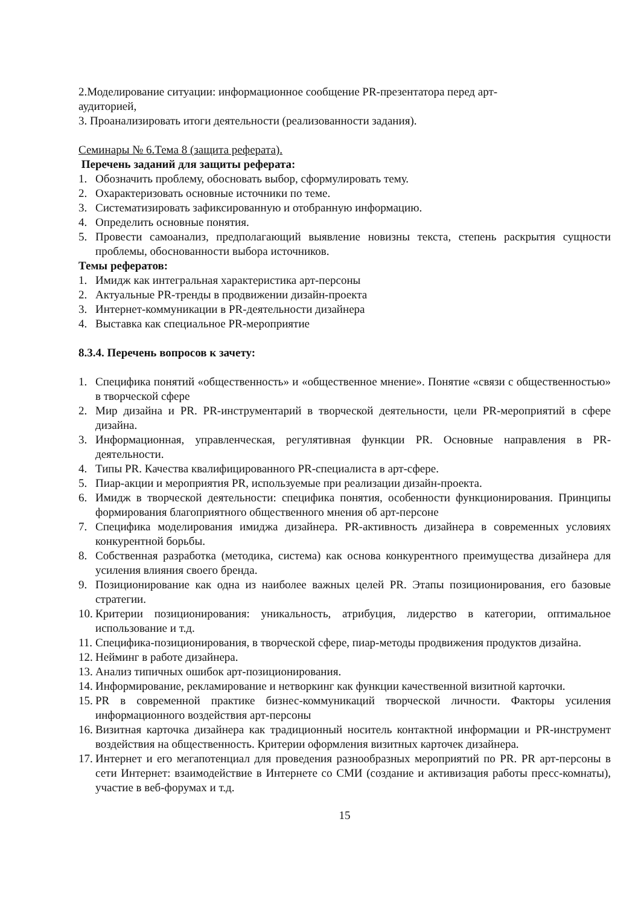2.Моделирование ситуации: информационное сообщение PR-презентатора перед арт-
аудиторией,
3. Проанализировать итоги деятельности (реализованности задания).
Семинары № 6.Тема 8 (защита реферата).
Перечень заданий для защиты реферата:
1. Обозначить проблему, обосновать выбор, сформулировать тему.
2. Охарактеризовать основные источники по теме.
3. Систематизировать зафиксированную и отобранную информацию.
4. Определить основные понятия.
5. Провести самоанализ, предполагающий выявление новизны текста, степень раскрытия сущности проблемы, обоснованности выбора источников.
Темы рефератов:
1. Имидж как интегральная характеристика арт-персоны
2. Актуальные PR-тренды в продвижении дизайн-проекта
3. Интернет-коммуникации в PR-деятельности дизайнера
4. Выставка как специальное PR-мероприятие
8.3.4. Перечень вопросов к зачету:
1. Специфика понятий «общественность» и «общественное мнение». Понятие «связи с общественностью» в творческой сфере
2. Мир дизайна и PR. PR-инструментарий в творческой деятельности, цели PR-мероприятий в сфере дизайна.
3. Информационная, управленческая, регулятивная функции PR. Основные направления в PR-деятельности.
4. Типы PR. Качества квалифицированного PR-специалиста в арт-сфере.
5. Пиар-акции и мероприятия PR, используемые при реализации дизайн-проекта.
6. Имидж в творческой деятельности: специфика понятия, особенности функционирования. Принципы формирования благоприятного общественного мнения об арт-персоне
7. Специфика моделирования имиджа дизайнера. PR-активность дизайнера в современных условиях конкурентной борьбы.
8. Собственная разработка (методика, система) как основа конкурентного преимущества дизайнера для усиления влияния своего бренда.
9. Позиционирование как одна из наиболее важных целей PR. Этапы позиционирования, его базовые стратегии.
10. Критерии позиционирования: уникальность, атрибуция, лидерство в категории, оптимальное использование и т.д.
11. Специфика-позиционирования, в творческой сфере, пиар-методы продвижения продуктов дизайна.
12. Нейминг в работе дизайнера.
13. Анализ типичных ошибок арт-позиционирования.
14. Информирование, рекламирование и нетворкинг как функции качественной визитной карточки.
15. PR в современной практике бизнес-коммуникаций творческой личности. Факторы усиления информационного воздействия арт-персоны
16. Визитная карточка дизайнера как традиционный носитель контактной информации и PR-инструмент воздействия на общественность. Критерии оформления визитных карточек дизайнера.
17. Интернет и его мегапотенциал для проведения разнообразных мероприятий по PR. PR арт-персоны в сети Интернет: взаимодействие в Интернете со СМИ (создание и активизация работы пресс-комнаты), участие в веб-форумах и т.д.
15